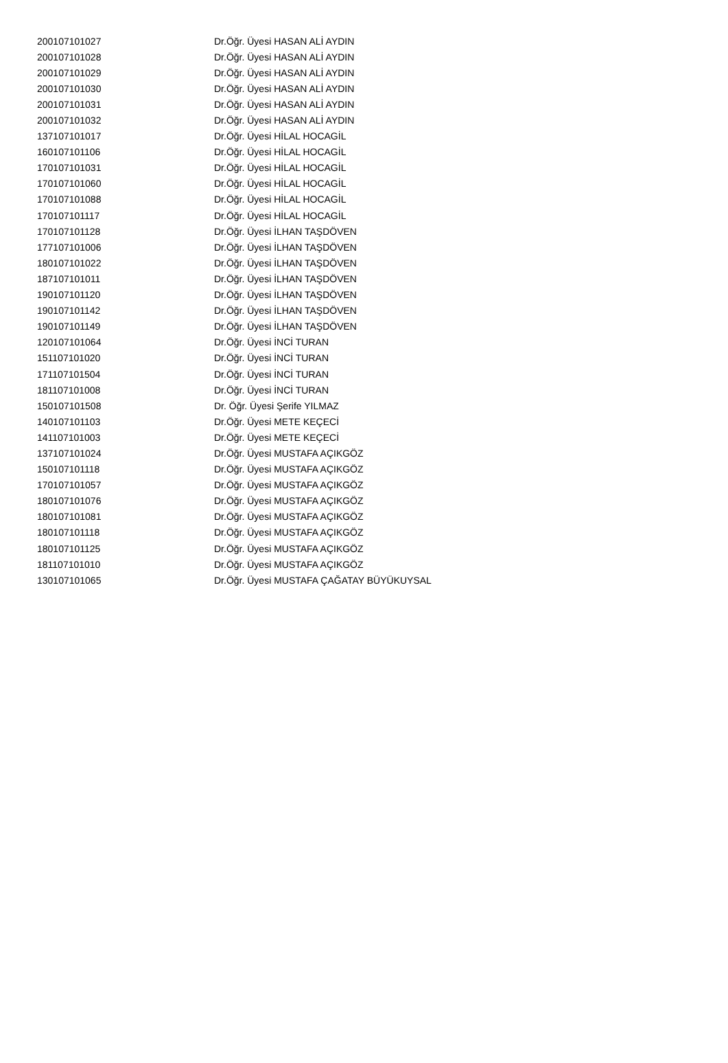| 200107101027 | Dr.Öğr. Üyesi HASAN ALİ AYDIN |
| 200107101028 | Dr.Öğr. Üyesi HASAN ALİ AYDIN |
| 200107101029 | Dr.Öğr. Üyesi HASAN ALİ AYDIN |
| 200107101030 | Dr.Öğr. Üyesi HASAN ALİ AYDIN |
| 200107101031 | Dr.Öğr. Üyesi HASAN ALİ AYDIN |
| 200107101032 | Dr.Öğr. Üyesi HASAN ALİ AYDIN |
| 137107101017 | Dr.Öğr. Üyesi HİLAL HOCAGİL |
| 160107101106 | Dr.Öğr. Üyesi HİLAL HOCAGİL |
| 170107101031 | Dr.Öğr. Üyesi HİLAL HOCAGİL |
| 170107101060 | Dr.Öğr. Üyesi HİLAL HOCAGİL |
| 170107101088 | Dr.Öğr. Üyesi HİLAL HOCAGİL |
| 170107101117 | Dr.Öğr. Üyesi HİLAL HOCAGİL |
| 170107101128 | Dr.Öğr. Üyesi İLHAN TAŞDÖVEN |
| 177107101006 | Dr.Öğr. Üyesi İLHAN TAŞDÖVEN |
| 180107101022 | Dr.Öğr. Üyesi İLHAN TAŞDÖVEN |
| 187107101011 | Dr.Öğr. Üyesi İLHAN TAŞDÖVEN |
| 190107101120 | Dr.Öğr. Üyesi İLHAN TAŞDÖVEN |
| 190107101142 | Dr.Öğr. Üyesi İLHAN TAŞDÖVEN |
| 190107101149 | Dr.Öğr. Üyesi İLHAN TAŞDÖVEN |
| 120107101064 | Dr.Öğr. Üyesi İNCİ TURAN |
| 151107101020 | Dr.Öğr. Üyesi İNCİ TURAN |
| 171107101504 | Dr.Öğr. Üyesi İNCİ TURAN |
| 181107101008 | Dr.Öğr. Üyesi İNCİ TURAN |
| 150107101508 | Dr. Öğr. Üyesi Şerife YILMAZ |
| 140107101103 | Dr.Öğr. Üyesi METE KEÇECİ |
| 141107101003 | Dr.Öğr. Üyesi METE KEÇECİ |
| 137107101024 | Dr.Öğr. Üyesi MUSTAFA AÇIKGÖZ |
| 150107101118 | Dr.Öğr. Üyesi MUSTAFA AÇIKGÖZ |
| 170107101057 | Dr.Öğr. Üyesi MUSTAFA AÇIKGÖZ |
| 180107101076 | Dr.Öğr. Üyesi MUSTAFA AÇIKGÖZ |
| 180107101081 | Dr.Öğr. Üyesi MUSTAFA AÇIKGÖZ |
| 180107101118 | Dr.Öğr. Üyesi MUSTAFA AÇIKGÖZ |
| 180107101125 | Dr.Öğr. Üyesi MUSTAFA AÇIKGÖZ |
| 181107101010 | Dr.Öğr. Üyesi MUSTAFA AÇIKGÖZ |
| 130107101065 | Dr.Öğr. Üyesi MUSTAFA ÇAĞATAY BÜYÜKUYSAL |